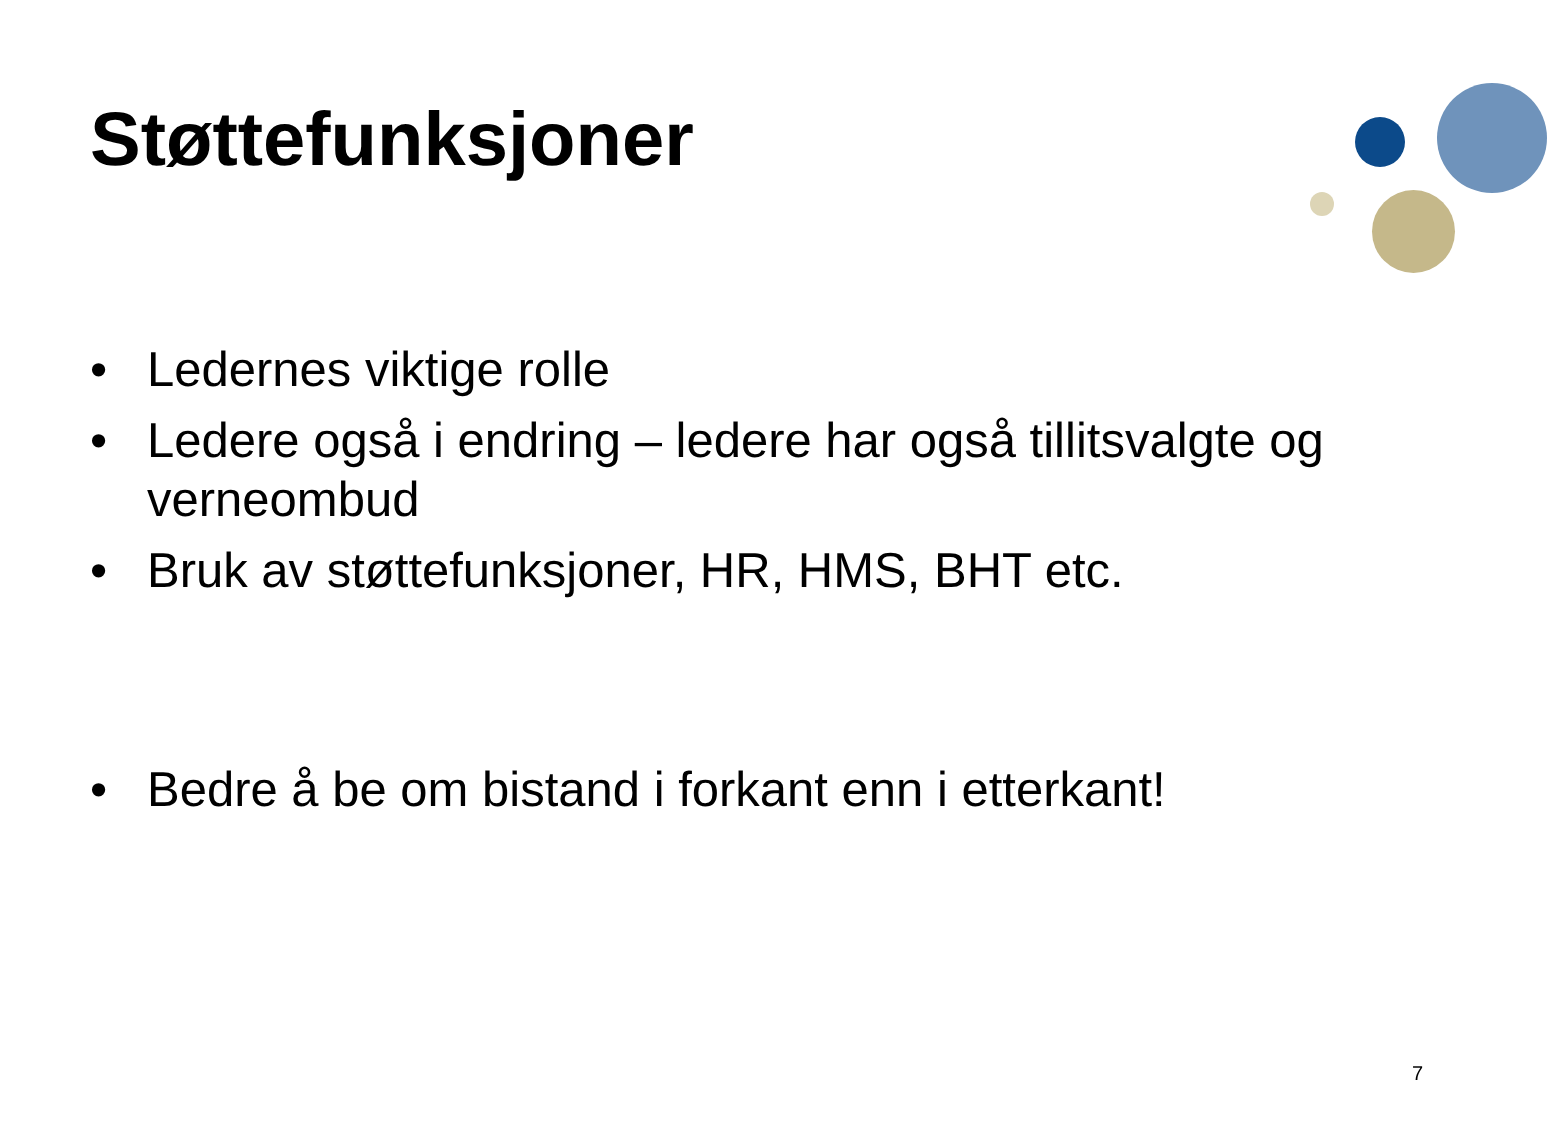Støttefunksjoner
• Ledernes viktige rolle
• Ledere også i endring – ledere har også tillitsvalgte og verneombud
• Bruk av støttefunksjoner, HR, HMS, BHT etc.
• Bedre å be om bistand i forkant enn i etterkant!
7